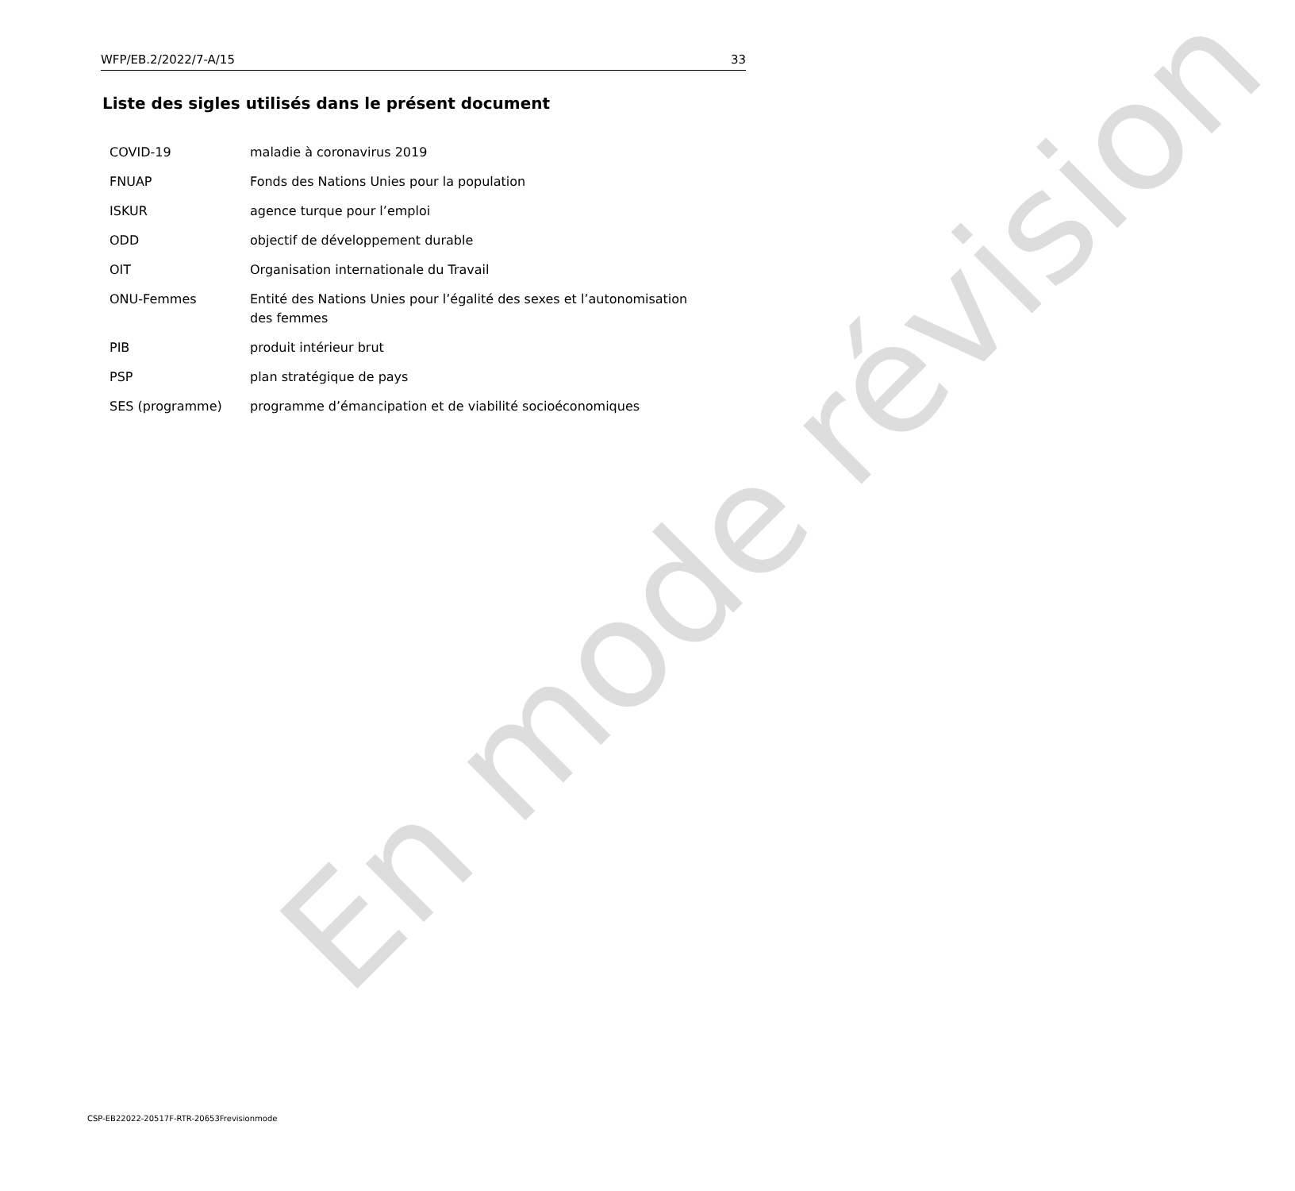WFP/EB.2/2022/7-A/15 33
Liste des sigles utilisés dans le présent document
| COVID-19 | maladie à coronavirus 2019 |
| FNUAP | Fonds des Nations Unies pour la population |
| ISKUR | agence turque pour l’emploi |
| ODD | objectif de développement durable |
| OIT | Organisation internationale du Travail |
| ONU-Femmes | Entité des Nations Unies pour l’égalité des sexes et l’autonomisation des femmes |
| PIB | produit intérieur brut |
| PSP | plan stratégique de pays |
| SES (programme) | programme d’émancipation et de viabilité socioéconomiques |
En mode révision
CSP-EB22022-20517F-RTR-20653Frevisionmode